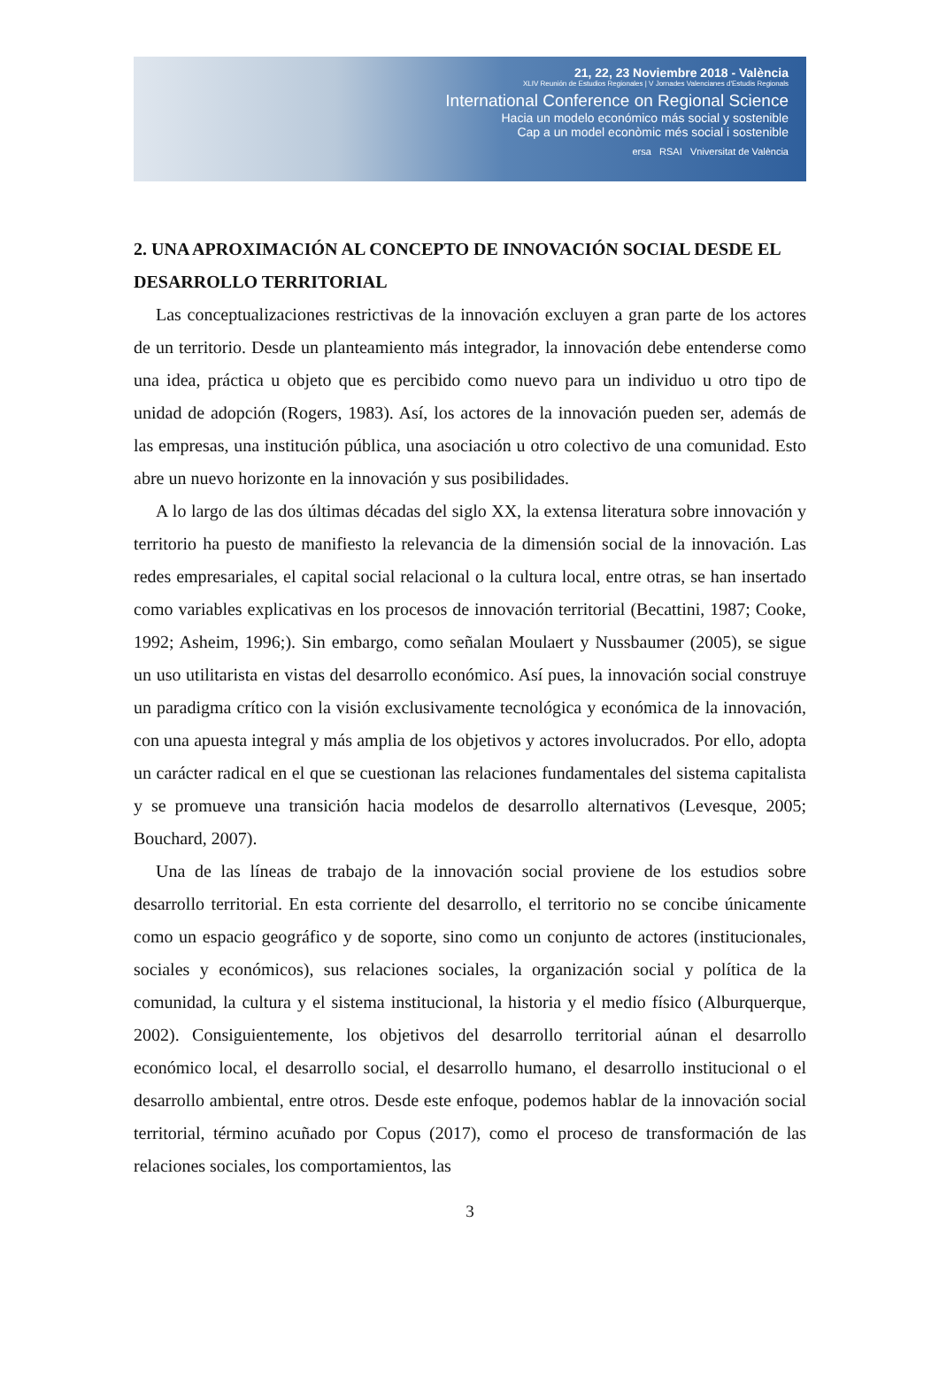21, 22, 23 Noviembre 2018 - València
XLIV Reunión de Estudios Regionales | V Jornades Valencianes d'Estudis Regionals
International Conference on Regional Science
Hacia un modelo económico más social y sostenible
Cap a un model econòmic més social i sostenible
ersa RSAI Vniversitat de València
2. UNA APROXIMACIÓN AL CONCEPTO DE INNOVACIÓN SOCIAL DESDE EL DESARROLLO TERRITORIAL
Las conceptualizaciones restrictivas de la innovación excluyen a gran parte de los actores de un territorio. Desde un planteamiento más integrador, la innovación debe entenderse como una idea, práctica u objeto que es percibido como nuevo para un individuo u otro tipo de unidad de adopción (Rogers, 1983). Así, los actores de la innovación pueden ser, además de las empresas, una institución pública, una asociación u otro colectivo de una comunidad. Esto abre un nuevo horizonte en la innovación y sus posibilidades.
A lo largo de las dos últimas décadas del siglo XX, la extensa literatura sobre innovación y territorio ha puesto de manifiesto la relevancia de la dimensión social de la innovación. Las redes empresariales, el capital social relacional o la cultura local, entre otras, se han insertado como variables explicativas en los procesos de innovación territorial (Becattini, 1987; Cooke, 1992; Asheim, 1996;). Sin embargo, como señalan Moulaert y Nussbaumer (2005), se sigue un uso utilitarista en vistas del desarrollo económico. Así pues, la innovación social construye un paradigma crítico con la visión exclusivamente tecnológica y económica de la innovación, con una apuesta integral y más amplia de los objetivos y actores involucrados. Por ello, adopta un carácter radical en el que se cuestionan las relaciones fundamentales del sistema capitalista y se promueve una transición hacia modelos de desarrollo alternativos (Levesque, 2005; Bouchard, 2007).
Una de las líneas de trabajo de la innovación social proviene de los estudios sobre desarrollo territorial. En esta corriente del desarrollo, el territorio no se concibe únicamente como un espacio geográfico y de soporte, sino como un conjunto de actores (institucionales, sociales y económicos), sus relaciones sociales, la organización social y política de la comunidad, la cultura y el sistema institucional, la historia y el medio físico (Alburquerque, 2002). Consiguientemente, los objetivos del desarrollo territorial aúnan el desarrollo económico local, el desarrollo social, el desarrollo humano, el desarrollo institucional o el desarrollo ambiental, entre otros. Desde este enfoque, podemos hablar de la innovación social territorial, término acuñado por Copus (2017), como el proceso de transformación de las relaciones sociales, los comportamientos, las
3